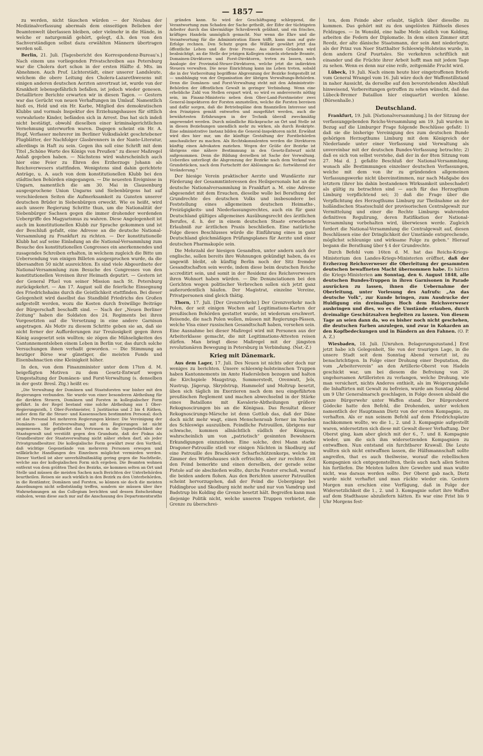— 1857 —
zu werden, nicht täuschen würden — der Neubau der Medizinalverfassung abermals dem einseitigen Belieben der Beamtenwelt überlassen bleiben, oder vielmehr in die Hände, in welche er naturgemäß gehört, gelegt, d.h. den von den Sachverständigen selbst dazu erwählten Männern übertragen werden soll.
Berlin, 21. Juli. [Tagesbericht des Korrespondenz-Bureau's.] Nach einem uns vorliegenden Privatschreiben aus Petersburg war die Cholera dort schon in der ersten Hälfte d. Mts. im Abnehmen. Auch Prof. Lichterstädt, einer unserer Landsleute, welchem die obere Leitung des Cholera-Lazarethwesens mit einigen anderen deutschen Aerzten anvertraut ist, wurde von der Krankheit lebensgefährlich befallen, ist jedoch wieder genesen. Detaillirtere Berichte erwarten wir in diesen Tagen. — Gestern war das Gerücht von neuen Verhaftungen im Umlauf. Namentlich hieß es, Held und ein Hr. Karbe, Mitglied des demokratischen Klubbs und vormals Inspektor des Erziehungshauses für sittlich verwahrloste Kinder, befänden sich in Arrest. Das hat sich indeß nicht bestätigt, obwohl dieselben einer kriminalgerichtlichen Vernehmung unterworfen waren. Dagegen scheint ein Hr. A. Hopf, Verfasser mehrerer im Berliner Volksdialekt geschriebener Flugblätter, der Nachfolger Glasbrenners in der Nante-Literatur, allerdings in Haft zu sein. Gegen ihn soll eine Schrift mit dem Titel „Schöne Worte des Königs von Preußen“ zu dieser Maßregel Anlaß gegeben haben. — Nächstens wird wahrscheinlich auch hier eine Feier zu Ehren des Erzherzogs Johann als Reichsverwesers stattfinden. Wenigstens sind dahin gerichtete Anträge, u. A. auch von dem konstitutionellen Klubb bei den städtischen Behörden eingegangen. — Die neuesten Ereignisse in Ungarn, namentlich die am 30. Mai in Clausenburg ausgesprochene Union Ungarns und Siebenbürgens hat auf verschiedenen Seiten die Aufmerksamkeit zu Gunsten unserer deutschen Brüder in Siebenbürgen erweckt. Wie es heißt, wird auch unsere Regierung Schritte thun, um die Nationalität der Siebenbürger Sachsen gegen die immer drohender werdenden Uebergriffe des Magyarismus zu wahren. Diese Angelegenheit ist auch im konstitutionellen Klubb zur Sprache gekommen und ist der Beschluß gefaßt, eine Adresse an die deutsche National-Versammlung zu Frankfurt zu richten. — Der konstitutionelle Klubb hat auf seine Einladung an die National-Versammlung zum Besuche des konstitutionellen Congresses ein anerkennendes und zusagendes Schreiben erhalten, in welchem zugleich die Bitte um Uebersendung von einigen Billeten ausgesprochen wurde, da die übersandten 50 nicht ausreichten. Es sind viele Abgeordnete der National-Versammlung zum Besuche des Congresses von den konstitutionellen Vereinen ihrer Heimath deputirt. — Gestern ist der General Pfuel von seiner Mission nach St. Petersburg zurückgekehrt. — Am 17. August soll die feierliche Einsegnung des Friedrichshains durch die Geistlichkeit stattfinden. Bei dieser Gelegenheit wird daselbst das Standbild Friedrichs des Großen aufgestellt werden, wozu die Kosten durch freiwillige Beiträge der Bürgerschaft beschafft sind. — Nach der „Neuen Berliner Zeitung“ haben die Soldaten des 24. Regiments bei ihren Vorgesetzten auf die Versetzung in eine andere Garnison angetragen. Als Motiv zu diesem Schritte geben sie an, daß sie nicht ferner der Aufforderungen zur Treulosigkeit gegen ihren König ausgesetzt sein wollten; sie zögen die Mühseligkeiten des Cantonnementsleben einem Leben in Berlin vor, das durch solche Versuchungen ihnen verhaßt geworden. — Die Stimmung an heutiger Börse war günstiger, die meisten Fonds und Eisenbahnactien eine Kleinigkeit höher.
In den, von dem Finanzminister unter dem 17ten d. M. beigefügten Motiven zu dem Gesetz-Entwurf wegen Umgestaltung der Domänen- und Forst-Verwaltung (s. denselben in der gestr. Bresl. Ztg.) heißt es:
„Die Verwaltung der Domänen und Staatsforsten war bisher mit den Regierungen verbunden. Sie wurde von einer besonderen Abtheilung für die direkten Steuern, Domänen und Forsten in kollegialischer Form geführt. In der Regel bestand eine solche Abtheilung aus 1 Ober-Regierungsrath, 1 Ober-Forstmeister, 1 Justitiarius und 2 bis 4 Räthen, außer dem für die Steuer- und Kassensachen bestimmten Personal; doch ist das Personal bei mehreren Regierungen kleiner. Die Vereinigung der Domänen- und Forstverwaltung mit den Regierungen ist nicht angemessen. Sie gefährdet das Vertrauen in die Unparteilichkeit der Staatsgewalt und verstößt gegen den Grundsatz, daß der Fiskus als Grundbesitzer der Staatsverwaltung nicht näher stehen darf, als jeder Privatgrundbesitzer. Die kollegialische Form gewährt zwar den Vortheil, daß wichtige Gegenstände von mehreren Personen erwogen und willkürliche Handlungen des Einzelnen möglichst vermieden werden. Dieser Vortheil ist aber unverhältnißmäßig gering gegen die Nachtheile, welche aus der kollegialischen Form sich ergeben. Die Beamten wohnen entfernt von dem größten Theil des Bezirks, sie kommen selten an Ort und Stelle und müssen die meisten Sachen nach Berichten der Unterbehörden beurtheilen. Reisen sie auch wirklich in den Bezirk zu den Unterbehörden, in die Rentämter, Domänen und Forsten, so können sie doch die meisten Anordnungen nicht selbstständig treffen, sondern sie müssen über ihre Wahrnehmungen an das Collegium berichten und dessen Entscheidung einholen, wenn diese auch nur auf die Anschauung des Departementsraths
gründen kann. So wird der Geschäftsgang schleppend, die Verantwortung zum Schaden der Sache getheilt, der Eifer der tüchtigsten Arbeiter durch das übermäßige Schreibwerk gelähmt, und ein frisches, kräftiges Handeln unmöglich gemacht. Nur wenn die Ehre und die Verantwortung für die Administration Einen trifft, kann man auf gute Erfolge rechnen. Den Schutz gegen die Willkür gewährt jetzt das öffentliche Leben und die freie Presse. Aus diesen Gründen wird beabsichtigt, an die Stelle der jetzigen Kollegien einzeln stehende Beamte, Domainen-Direktoren und Forst-Direktoren, treten zu lassen, nach Analogie der Provinzial-Steuer-Direktoren, welche jetzt die indirekten Steuern verwalten. Die neue Einrichtung kann ins Leben treten, sobald die in der Vorbereitung begriffene Abgrenzung der Bezirke festgestellt ist — unabhängig von der Organisation der übrigen Verwaltungs-Behörden. Denn die Domänen- und Forst-Verwaltung steht mit den Administrativ-Behörden der öffentlichen Gewalt in geringer Verbindung. Wenn eine erhebliche Zahl von Stellen erspart wird, so wird es andererseits nöthig sein, im Finanz-Ministerio neben dem Ober-Land-Forstmeister zwei General-Inspektoren der Forsten anzustellen, welche die Forsten bereisen und dafür sorgen, daß die Betriebspläne dem finanziellen Interesse und den Prinzipien gemäß entworfen und ausgeführt werden, auch die bewährtesten Erfahrungen in der Technik überall zweckmäßig angewendet werden. Durch mündliche Rücksprache an Ort und Stelle ist in diesen Beziehungen unendlich mehr zu wirken, als durch Reskripte. Eine administrative Instanz bilden die General-Inspektoren nicht. Erwähnt wird dies hier nur, um die künftige Gestaltung der Forstbehörden anschaulicher zu machen. Als Rechtskonsulenten werden die Direktoren künftig einen Advokaten zuziehen. Wegen der Größe der Bezirke ist übrigens eine nähere Bestimmung in den Gesetz-Entwurf nicht aufgenommen. Denn die Bildung derselben ist Sache der Verwaltung. Ueberdies unterliegt die Abgrenzung der Bezirke nach dem Verkauf von Grundstücken, nach dem Fortschritt der Ablösungen &c. fortwährend der Veränderung.“
Der hiesige Verein praktischer Aerzte und Wundärzte zur Förderung der Gesammtinteressen des Heilspersonals hat an die deutsche Nationalversammlung in Frankfurt a. M. eine Adresse abgesendet mit dem Ersuchen, dieselbe wolle bei Berathung der Grundrechte des deutschen Volks und insbesondere bei Feststellung eines allgemeinen deutschen Heimaths-, Freizügigkeits- und Niederlassungsrechtes, auch ein für ganz Deutschland gültiges allgemeines Ausübungsrecht des ärztlichen Berufes, d. h. der in einem deutschen Staate erworbenen Erlaubniß zur ärztlichen Praxis beschließen. Eine natürliche Folge dieses Beschlusses würde die Einführung eines in ganz Deutschland gleichmäßigen Prüfungsplanes für Aerzte und einer deutschen Pharmakopöe sein.
Die Mehrzahl der hiesigen Gesandten, unter andern auch der englische, sollen bereits ihre Wohnungen gekündigt haben, da es ungewiß bleibt, ob künftig Berlin noch der Sitz fremder Gesandtschaften sein werde, indem diese beim deutschen Reiche accreditirt sein, und somit in der Residenz des Reichsverwesers ihren Wohnort haben würden. — Die Denunciationen bei den Gerichten wegen politischer Verbrechen sollen sich jetzt ganz außerordentlich häufen. Der Magistrat, einzelne Vereine, Privatpersonen sind gleich thätig.
Thorn, 17. Juli. [Der Grenzverkehr.] Der Grenzverkehr nach Polen, der seit einigen Wochen auf Legitimations-Karten der preußischen Behörden gestattet wurde, ist wiederum erschwert. Reisende, die nach Polen wollen, müssen mit Regierungs-Pässen, welche Visa einer russischen Gesandtschaft haben, versehen sein. Eine Ausnahme bei dieser Maßregel wird mit Personen aus der Arbeiterklasse gemacht, die mit Legitimations-Attesten reisen dürfen. Man bringt diese Maßregel mit der jüngsten revolutionären Bewegung in Petersburg in Verbindung. (Nat.-Z.)
Krieg mit Dänemark.
Aus dem Lager, 17. Juli. Des Neuen ist nichts oder doch nur weniges zu berichten. Unsere schleswig-holsteinschen Truppen haben Kantonnements im Amte Hadersleben bezogen und halten die Kirchspiele Maugstrup, Sommerstedt, Orenwatt, Jels, Nustrup, Jägerup, Skrydstrup, Hammelef und Moltrup besetzt, üben sich täglich im Exerzieren nach dem neu eingeführten preußischen Reglement und machen abwechselnd in der Stärke eines Bataillons mit Kavalerie-Abtheilungen größere Rekognoscirungen bis an die Königsau. Das Resultat dieser Rekognoscirungs-Märsche ist denn Gottlob das, daß der Däne doch nicht mehr wagt, einen Menschenraub ferner im Norden des Schleswigs auszuüben. Feindliche Patrouillen, übrigens nur schwache, kommen allnächtlich südlich der Königsau, wahrscheinlich um von „patriotisch“ gesinnten Bewohnern Erkundigungen einzuziehen. Eine solche, drei Mann starke Dragoner-Patrouille stieß vor einigen Nächten in Skodburg auf eine Patrouille des Bracklower Scharfschützenkorps, welche im Zimmer des Wirthshauses sich erfrischte, aber zur rechten Zeit den Feind bemerkte und einen derselben, der gerade seine Pistole auf sie abschießen wollte, durchs Fenster erschoß, worauf die beiden andern flohen. Aus den Berichten unserer Patrouillen scheint hervorzugehen, daß der Feind die Uebergänge bei Foldingbroe und Skodburg nicht mehr und nur von Vamdrup und Badstrup bis Kolding die Grenze besetzt hält. Begreifen kann man diejenige Politik nicht, welche unseren Truppen verbietet, die Grenze zu überschrei-
ten, dem Feinde aber erlaubt, täglich über dieselbe zu kommen. Das gehört mit zu den ungelösten Räthseln dieses Feldzuges. — In Wonsild, eine halbe Meile südlich von Kolding, arbeiten die Federn der Diplomatie. In dem einen Zimmer sitzt Reedz, der alte dänische Staatsmann, der sein Amt niederlegte, als der Prinz von Noer Statthalter Schleswig-Holsteins wurde, in dem andern Graf Pourtales. Sie verkehren schriftlich mit einander und die Früchte ihrer Arbeit hofft man mit jedem Tage zu sehen. Wenn es denn nur eine reife, zeitgemäße Frucht wird.
Lübeck, 19. Juli. Nach einem heute hier eingetroffenen Briefe vom General Wrangel vom 16. Juli wäre doch der Waffenstillstand in naher Aussicht, da derselbe auf den bevorstehenden Abschluß hinweisend, Vorbereitungen getroffen zu sehen wünscht, daß das Lübeck-Bremer Bataillon hier einquartirt werden könne. (Börsenhalle.)
Deutschland.
Frankfurt, 19. Juli. [Nationalversammlung.] In der Sitzung der verfassunggebenden Reichs-Versammlung am 19. Juli wurden in Bezug auf die Limburger Frage folgende Beschlüsse gefaßt: 1) daß sie die bisherige Vereinigung des zum deutschen Bunde gehörigen Herzogthums Limburg mit dem Königreich der Niederlande unter einer Verfassung und Verwaltung als unvereinbar mit der deutschen Bundes-Verfassung betrachte; 2) daß es sich von selbst verstehe, daß der in der 8ten Sitzung vom 27. Mai d. J. gefaßte Beschluß der National-Versammlung, wonach alle Bestimmungen einzelner deutschen Verfassungen, welche mit dem von ihr zu gründenden allgemeinen Verfassungswerke nicht übereinstimmen, nur nach Maßgabe des letztern (ihrer bis dahin bestandenen Wirksamkeit unbeschadet) als gültig zu betrachten sind — auch für das Herzogthum Limburg verpflichtend sei; 3) daß die Frage über die Verpflichtung des Herzogthums Limburg zur Theilnahme an der holländischen Staatsschuld der provisorischen Centralgewalt zur Vermittelung und einer die Rechte Limburgs wahrenden definitiven Regulirung, deren Ratifikation der National-Versammlung vorbehalten wird, überwiesen werde. Zugleich fordert die National-Versammlung die Centralgewalt auf, diesen Beschlüssen eine der Dringlichkeit der Umstände entsprechende, möglichst schleunige und wirksame Folge zu geben.“ Hierauf begann die Berathung über § 4 der Grundrechte.
Durch Befehl vom 16ten d. M. hat das Reichs-Kriegs-Ministerium den Landes-Kriegs-Ministerien eröffnet, daß der Erzherzog Reichsverweser die Oberleitung der gesammten deutschen bewaffneten Macht übernommen habe. Es hätten die Kriegs-Ministerien am Sonntag, den 6. August 1848, alle deutschen Bundes-Truppen in ihren Garnisonen in Parade ausrücken zu lassen, ihnen die Uebernahme der Oberleitung, unter Vorlesung des Aufrufs: „An das deutsche Volk“, zur Kunde bringen, zum Ausdrucke der Huldigung ein dreimaliges Hoch dem Reichsverweser ausbringen und dies, wo es die Umstände erlauben, durch dreimalige Geschützsalven begleiten zu lassen. Von diesem Tage an seien dann da, wo es bisher noch nicht geschehen, die deutschen Farben anzulegen, und zwar in Kokarden an den Kopfbedeckungen und in Bändern an den Fahnen. (O. P. A. Z.)
Wiesbaden, 18. Juli. [Unruhen. Belagerungszustand.] Erst jetzt habe ich Gelegenheit, Sie von der traurigen Lage, in die unsere Stadt seit dem Sonntag Abend versetzt ist, zu benachrichtigen. In Folge einer Drohung einer Deputation, die vom „Arbeiterverein“ an den Artillerie-Oberst von Hadeln geschickt war, um bei diesem die Befreiung von 26 ungehorsamen Artilleristen zu verlangen, welche Drohung, wie man versichert, nichts Anderes enthielt, als im Weigerungsfalle die Inhaftirten mit Gewalt zu befreien, wurde am Sonntag Abend um 9 Uhr Generalmarsch geschlagen, in Folge dessen alsbald die ganze Bürgerwehr unter Waffen stand. Der Bürgeroberst Gödecke hatte den Befehl, die Drohenden, unter welchen namentlich der Hauptmann Dietz von der ersten Kompagnie, zu verhaften. Als er nun seinem Befehl auf dem Friedrichsplatze nachkommen wollte, wo die 1., 2. und 3. Kompagnie aufgestellt waren, widersetzten sich diese mit Gewalt dieser Verhaftung. Der Oberst ging, kam aber gleich mit der 6., 7. und 8. Kompagnie wieder, um die sich ihm widersetzenden Kompagnien zu entwaffnen. Nun entstand ein furchtbarer Krawall. Die Leute wollten sich nicht entwaffnen lassen, die Hülfsmannschaft sollte angreifen, that es auch theilweise, worauf die rebellischen Kompagnien sich entgegenstellten, theils auch nach allen Seiten hin fortliefen. Die Meisten luden ihre Gewehre und man wußte nicht, was daraus werden sollte. Der Oberst gab nach, Dietz wurde nicht verhaftet und man rückte wieder ein. Gestern Morgen nun erschien eine Verfügung, daß in Folge der Widersetzlichkeit die 1., 2. und 3. Kompagnie sofort ihre Waffen auf dem Stadthause abzuliefern hätten. Es war eine Frist bis 9 Uhr Morgens fest-